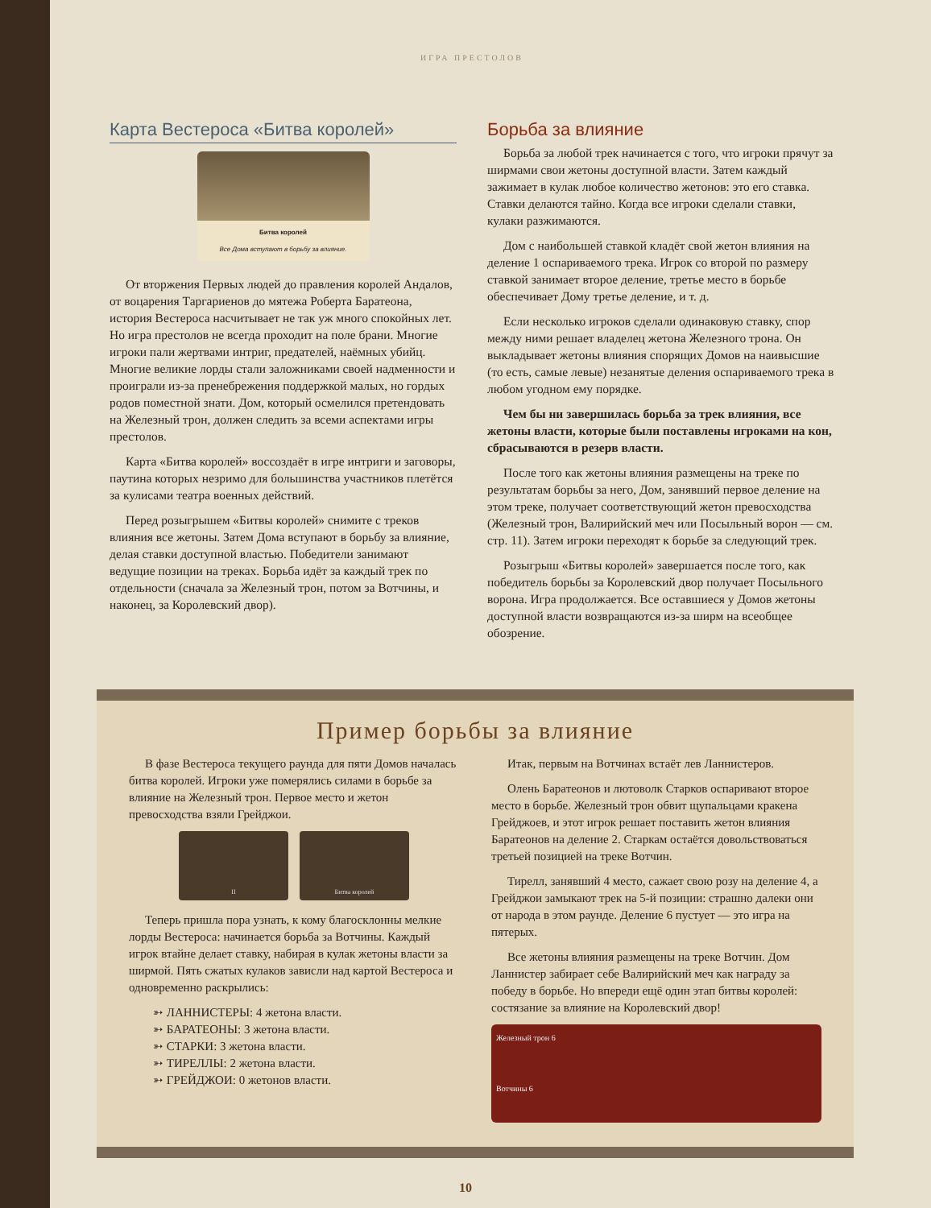ИГРА ПРЕСТОЛОВ
Карта Вестероса «Битва королей»
Битва королей
Все Дома вступают в борьбу за влияние.
От вторжения Первых людей до правления королей Андалов, от воцарения Таргариенов до мятежа Роберта Баратеона, история Вестероса насчитывает не так уж много спокойных лет. Но игра престолов не всегда проходит на поле брани. Многие игроки пали жертвами интриг, предателей, наёмных убийц. Многие великие лорды стали заложниками своей надменности и проиграли из-за пренебрежения поддержкой малых, но гордых родов поместной знати. Дом, который осмелился претендовать на Железный трон, должен следить за всеми аспектами игры престолов.
Карта «Битва королей» воссоздаёт в игре интриги и заговоры, паутина которых незримо для большинства участников плетётся за кулисами театра военных действий.
Перед розыгрышем «Битвы королей» снимите с треков влияния все жетоны. Затем Дома вступают в борьбу за влияние, делая ставки доступной властью. Победители занимают ведущие позиции на треках. Борьба идёт за каждый трек по отдельности (сначала за Железный трон, потом за Вотчины, и наконец, за Королевский двор).
Борьба за влияние
Борьба за любой трек начинается с того, что игроки прячут за ширмами свои жетоны доступной власти. Затем каждый зажимает в кулак любое количество жетонов: это его ставка. Ставки делаются тайно. Когда все игроки сделали ставки, кулаки разжимаются.
Дом с наибольшей ставкой кладёт свой жетон влияния на деление 1 оспариваемого трека. Игрок со второй по размеру ставкой занимает второе деление, третье место в борьбе обеспечивает Дому третье деление, и т. д.
Если несколько игроков сделали одинаковую ставку, спор между ними решает владелец жетона Железного трона. Он выкладывает жетоны влияния спорящих Домов на наивысшие (то есть, самые левые) незанятые деления оспариваемого трека в любом угодном ему порядке.
Чем бы ни завершилась борьба за трек влияния, все жетоны власти, которые были поставлены игроками на кон, сбрасываются в резерв власти.
После того как жетоны влияния размещены на треке по результатам борьбы за него, Дом, занявший первое деление на этом треке, получает соответствующий жетон превосходства (Железный трон, Валирийский меч или Посыльный ворон — см. стр. 11). Затем игроки переходят к борьбе за следующий трек.
Розыгрыш «Битвы королей» завершается после того, как победитель борьбы за Королевский двор получает Посыльного ворона. Игра продолжается. Все оставшиеся у Домов жетоны доступной власти возвращаются из-за ширм на всеобщее обозрение.
Пример борьбы за влияние
В фазе Вестероса текущего раунда для пяти Домов началась битва королей. Игроки уже померялись силами в борьбе за влияние на Железный трон. Первое место и жетон превосходства взяли Грейджои.
II Битва королей
Теперь пришла пора узнать, к кому благосклонны мелкие лорды Вестероса: начинается борьба за Вотчины. Каждый игрок втайне делает ставку, набирая в кулак жетоны власти за ширмой. Пять сжатых кулаков зависли над картой Вестероса и одновременно раскрылись:
➳ ЛАННИСТЕРЫ: 4 жетона власти.
➳ БАРАТЕОНЫ: 3 жетона власти.
➳ СТАРКИ: 3 жетона власти.
➳ ТИРЕЛЛЫ: 2 жетона власти.
➳ ГРЕЙДЖОИ: 0 жетонов власти.
Итак, первым на Вотчинах встаёт лев Ланнистеров.
Олень Баратеонов и лютоволк Старков оспаривают второе место в борьбе. Железный трон обвит щупальцами кракена Грейджоев, и этот игрок решает поставить жетон влияния Баратеонов на деление 2. Старкам остаётся довольствоваться третьей позицией на треке Вотчин.
Тирелл, занявший 4 место, сажает свою розу на деление 4, а Грейджои замыкают трек на 5-й позиции: страшно далеки они от народа в этом раунде. Деление 6 пустует — это игра на пятерых.
Все жетоны влияния размещены на треке Вотчин. Дом Ланнистер забирает себе Валирийский меч как награду за победу в борьбе. Но впереди ещё один этап битвы королей: состязание за влияние на Королевский двор!
Железный трон 6
Вотчины 6
10